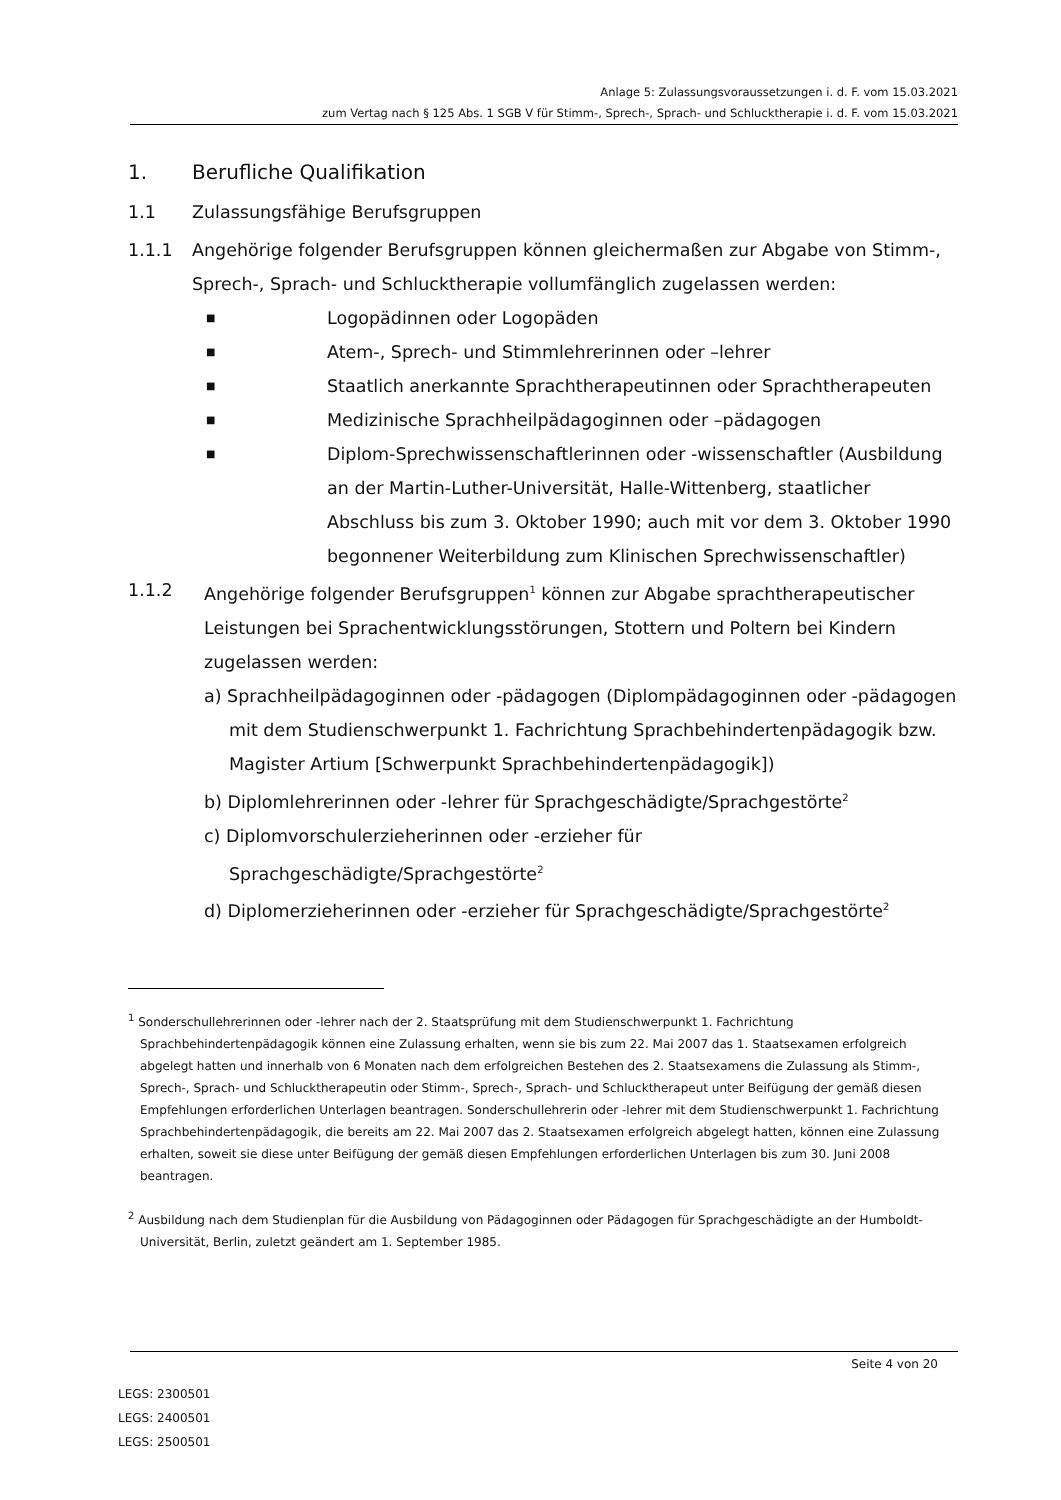Anlage 5: Zulassungsvoraussetzungen i. d. F. vom 15.03.2021
zum Vertag nach § 125 Abs. 1 SGB V für Stimm-, Sprech-, Sprach- und Schlucktherapie i. d. F. vom 15.03.2021
1. Berufliche Qualifikation
1.1 Zulassungsfähige Berufsgruppen
1.1.1 Angehörige folgender Berufsgruppen können gleichermaßen zur Abgabe von Stimm-, Sprech-, Sprach- und Schlucktherapie vollumfänglich zugelassen werden:
■ Logopädinnen oder Logopäden
■ Atem-, Sprech- und Stimmlehrerinnen oder –lehrer
■ Staatlich anerkannte Sprachtherapeutinnen oder Sprachtherapeuten
■ Medizinische Sprachheilpädagoginnen oder –pädagogen
■ Diplom-Sprechwissenschaftlerinnen oder -wissenschaftler (Ausbildung an der Martin-Luther-Universität, Halle-Wittenberg, staatlicher Abschluss bis zum 3. Oktober 1990; auch mit vor dem 3. Oktober 1990 begonnener Weiterbildung zum Klinischen Sprechwissenschaftler)
1.1.2 Angehörige folgender Berufsgruppen<sup>1</sup> können zur Abgabe sprachtherapeutischer Leistungen bei Sprachentwicklungsstörungen, Stottern und Poltern bei Kindern zugelassen werden:
a) Sprachheilpädagoginnen oder -pädagogen (Diplompädagoginnen oder -pädagogen mit dem Studienschwerpunkt 1. Fachrichtung Sprachbehindertenpädagogik bzw. Magister Artium [Schwerpunkt Sprachbehindertenpädagogik])
b) Diplomlehrerinnen oder -lehrer für Sprachgeschädigte/Sprachgestörte<sup>2</sup>
c) Diplomvorschulerzieherinnen oder -erzieher für Sprachgeschädigte/Sprachgestörte<sup>2</sup>
d) Diplomerzieherinnen oder -erzieher für Sprachgeschädigte/Sprachgestörte<sup>2</sup>
<sup>1</sup> Sonderschullehrerinnen oder -lehrer nach der 2. Staatsprüfung mit dem Studienschwerpunkt 1. Fachrichtung Sprachbehindertenpädagogik können eine Zulassung erhalten, wenn sie bis zum 22. Mai 2007 das 1. Staatsexamen erfolgreich abgelegt hatten und innerhalb von 6 Monaten nach dem erfolgreichen Bestehen des 2. Staatsexamens die Zulassung als Stimm-, Sprech-, Sprach- und Schlucktherapeutin oder Stimm-, Sprech-, Sprach- und Schlucktherapeut unter Beifügung der gemäß diesen Empfehlungen erforderlichen Unterlagen beantragen. Sonderschullehrerin oder -lehrer mit dem Studienschwerpunkt 1. Fachrichtung Sprachbehindertenpädagogik, die bereits am 22. Mai 2007 das 2. Staatsexamen erfolgreich abgelegt hatten, können eine Zulassung erhalten, soweit sie diese unter Beifügung der gemäß diesen Empfehlungen erforderlichen Unterlagen bis zum 30. Juni 2008 beantragen.
<sup>2</sup> Ausbildung nach dem Studienplan für die Ausbildung von Pädagoginnen oder Pädagogen für Sprachgeschädigte an der Humboldt-Universität, Berlin, zuletzt geändert am 1. September 1985.
Seite 4 von 20
LEGS: 2300501
LEGS: 2400501
LEGS: 2500501